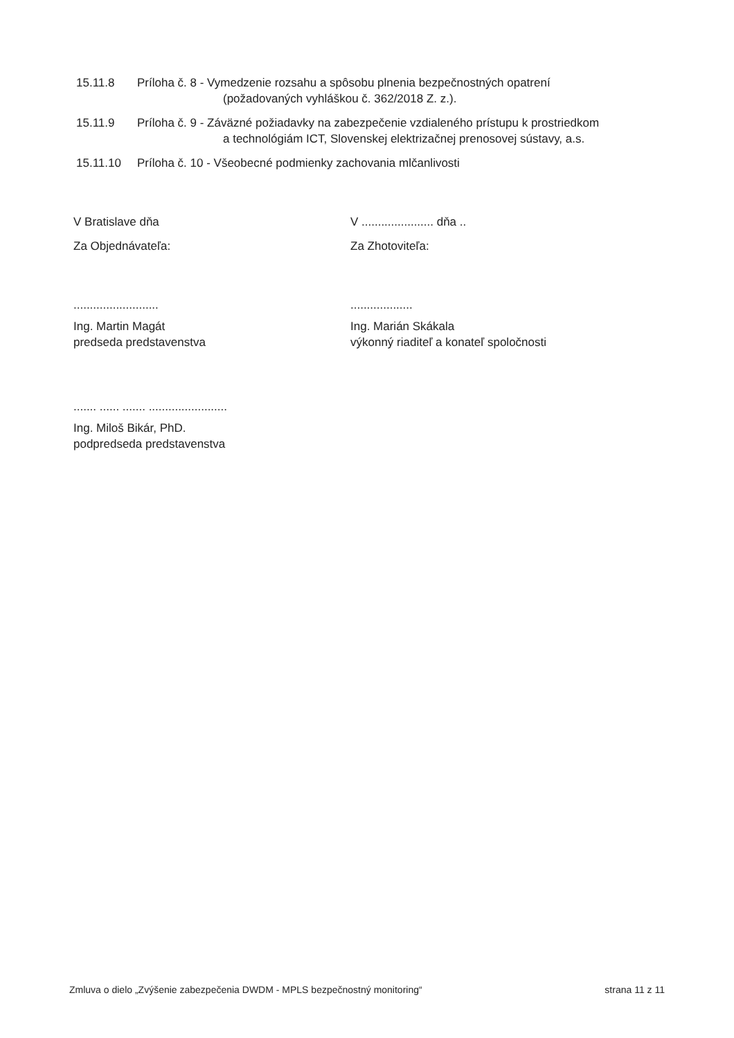15.11.8 Príloha č. 8 - Vymedzenie rozsahu a spôsobu plnenia bezpečnostných opatrení
(požadovaných vyhláškou č. 362/2018 Z. z.).
15.11.9 Príloha č. 9 - Záväzné požiadavky na zabezpečenie vzdialeného prístupu k prostriedkom
a technológiám ICT, Slovenskej elektrizačnej prenosovej sústavy, a.s.
15.11.10 Príloha č. 10 - Všeobecné podmienky zachovania mlčanlivosti
V Bratislave dňa
Za Objednávateľa:
V ...................... dňa ..
Za Zhotoviteľa:
..........................
Ing. Martin Magát
predseda predstavenstva
...................
Ing. Marián Skákala
výkonný riaditeľ a konateľ spoločnosti
....... ...... ....... ........................
Ing. Miloš Bikár, PhD.
podpredseda predstavenstva
Zmluva o dielo „Zvýšenie zabezpečenia DWDM - MPLS bezpečnostný monitoring“strana 11 z 11